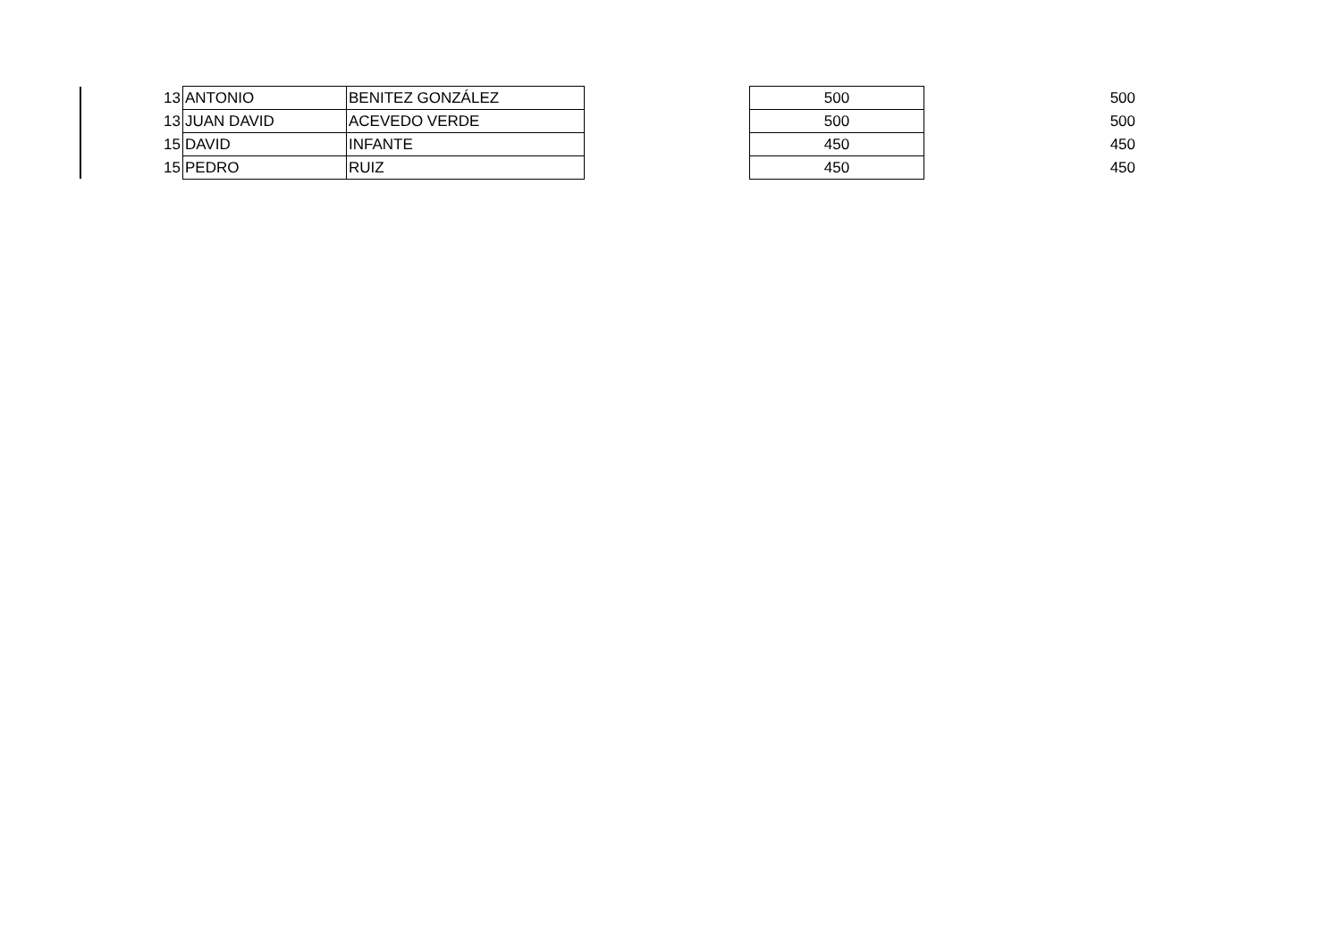| 13 | ANTONIO | BENITEZ GONZÁLEZ | | 500 | | 500 |
| 13 | JUAN DAVID | ACEVEDO VERDE | | 500 | | 500 |
| 15 | DAVID | INFANTE | | 450 | | 450 |
| 15 | PEDRO | RUIZ | | 450 | | 450 |